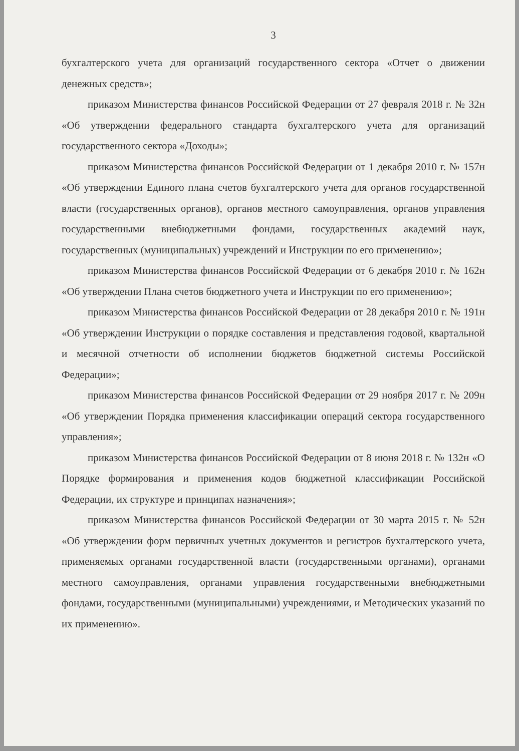3
бухгалтерского учета для организаций государственного сектора «Отчет о движении денежных средств»;
приказом Министерства финансов Российской Федерации от 27 февраля 2018 г. № 32н «Об утверждении федерального стандарта бухгалтерского учета для организаций государственного сектора «Доходы»;
приказом Министерства финансов Российской Федерации от 1 декабря 2010 г. № 157н «Об утверждении Единого плана счетов бухгалтерского учета для органов государственной власти (государственных органов), органов местного самоуправления, органов управления государственными внебюджетными фондами, государственных академий наук, государственных (муниципальных) учреждений и Инструкции по его применению»;
приказом Министерства финансов Российской Федерации от 6 декабря 2010 г. № 162н «Об утверждении Плана счетов бюджетного учета и Инструкции по его применению»;
приказом Министерства финансов Российской Федерации от 28 декабря 2010 г. № 191н «Об утверждении Инструкции о порядке составления и представления годовой, квартальной и месячной отчетности об исполнении бюджетов бюджетной системы Российской Федерации»;
приказом Министерства финансов Российской Федерации от 29 ноября 2017 г. № 209н «Об утверждении Порядка применения классификации операций сектора государственного управления»;
приказом Министерства финансов Российской Федерации от 8 июня 2018 г. № 132н «О Порядке формирования и применения кодов бюджетной классификации Российской Федерации, их структуре и принципах назначения»;
приказом Министерства финансов Российской Федерации от 30 марта 2015 г. № 52н «Об утверждении форм первичных учетных документов и регистров бухгалтерского учета, применяемых органами государственной власти (государственными органами), органами местного самоуправления, органами управления государственными внебюджетными фондами, государственными (муниципальными) учреждениями, и Методических указаний по их применению».